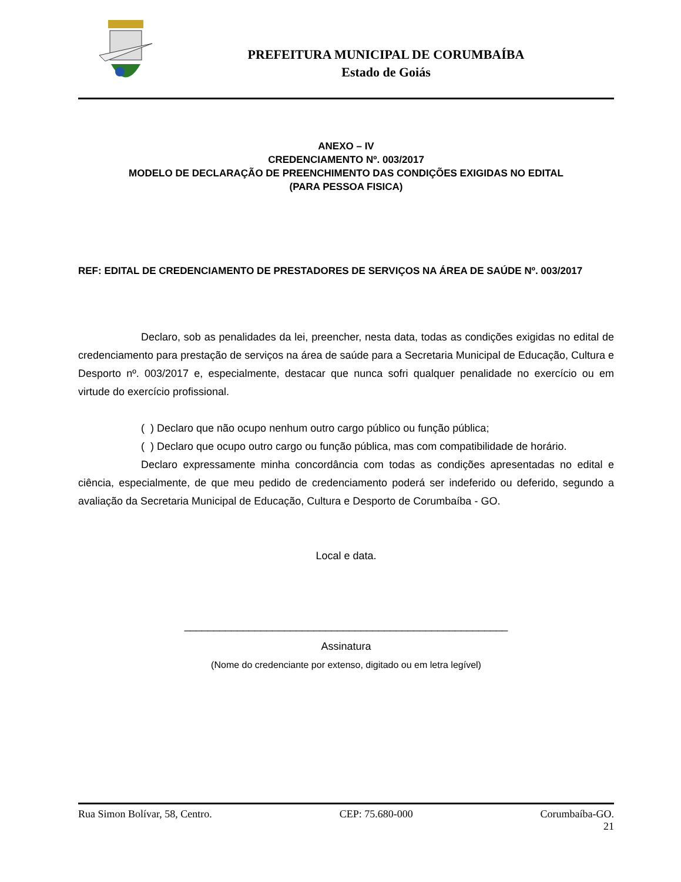PREFEITURA MUNICIPAL DE CORUMBAÍBA
Estado de Goiás
ANEXO – IV
CREDENCIAMENTO Nº. 003/2017
MODELO DE DECLARAÇÃO DE PREENCHIMENTO DAS CONDIÇÕES EXIGIDAS NO EDITAL
(PARA PESSOA FISICA)
REF: EDITAL DE CREDENCIAMENTO DE PRESTADORES DE SERVIÇOS NA ÁREA DE SAÚDE Nº. 003/2017
Declaro, sob as penalidades da lei, preencher, nesta data, todas as condições exigidas no edital de credenciamento para prestação de serviços na área de saúde para a Secretaria Municipal de Educação, Cultura e Desporto nº. 003/2017 e, especialmente, destacar que nunca sofri qualquer penalidade no exercício ou em virtude do exercício profissional.
( ) Declaro que não ocupo nenhum outro cargo público ou função pública;
( ) Declaro que ocupo outro cargo ou função pública, mas com compatibilidade de horário.
Declaro expressamente minha concordância com todas as condições apresentadas no edital e ciência, especialmente, de que meu pedido de credenciamento poderá ser indeferido ou deferido, segundo a avaliação da Secretaria Municipal de Educação, Cultura e Desporto de Corumbaíba - GO.
Local e data.
_______________________________________________________
Assinatura
(Nome do credenciante por extenso, digitado ou em letra legível)
Rua Simon Bolívar, 58, Centro. CEP: 75.680-000 Corumbaíba-GO.
21